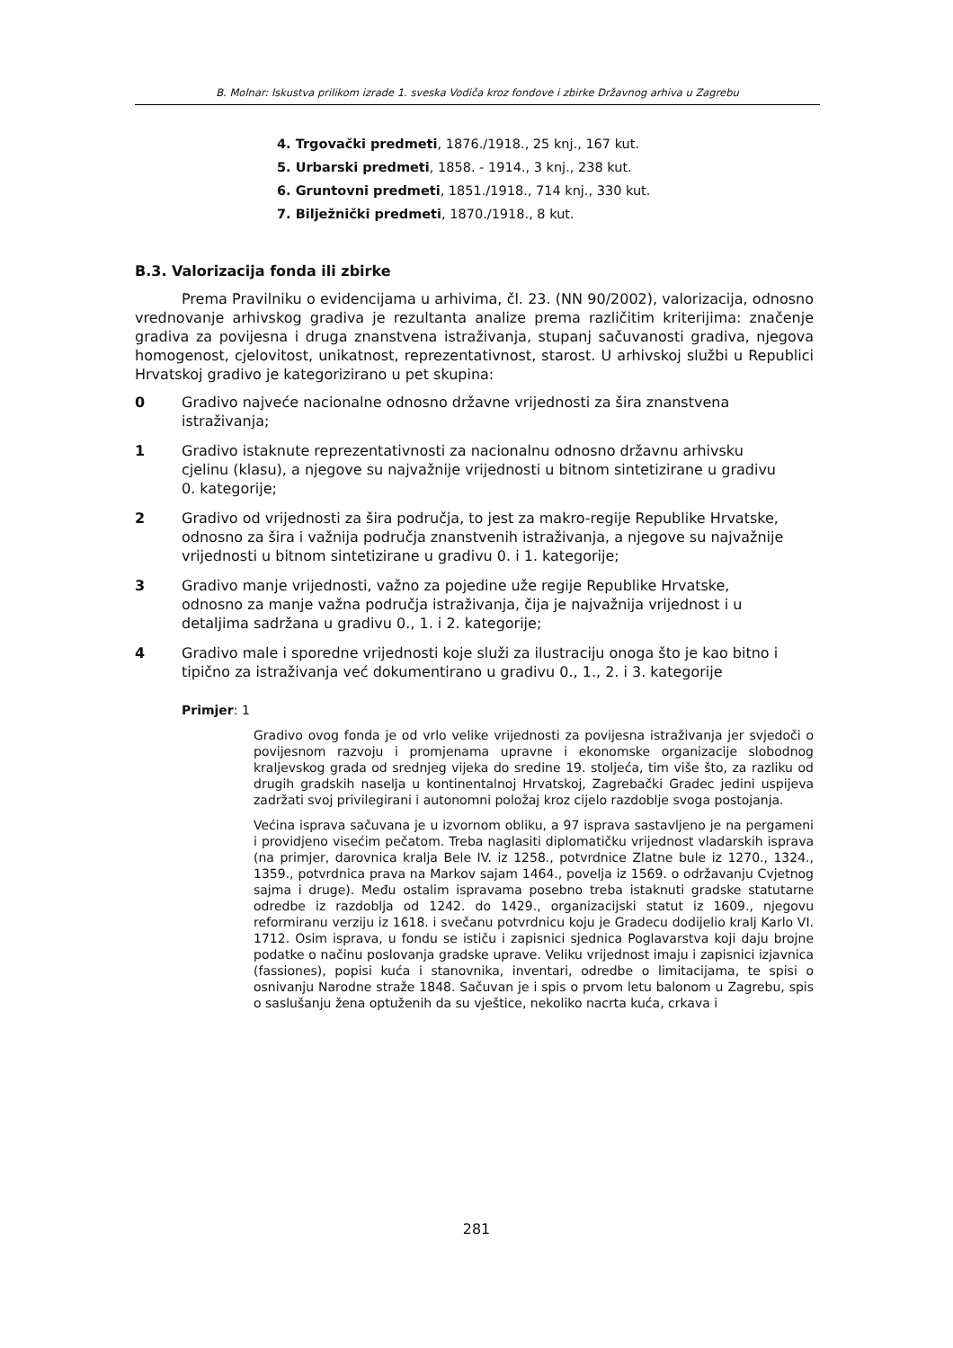B. Molnar: Iskustva prilikom izrade 1. sveska Vodiča kroz fondove i zbirke Državnog arhiva u Zagrebu
4. Trgovački predmeti, 1876./1918., 25 knj., 167 kut.
5. Urbarski predmeti, 1858. - 1914., 3 knj., 238 kut.
6. Gruntovni predmeti, 1851./1918., 714 knj., 330 kut.
7. Bilježnički predmeti, 1870./1918., 8 kut.
B.3. Valorizacija fonda ili zbirke
Prema Pravilniku o evidencijama u arhivima, čl. 23. (NN 90/2002), valorizacija, odnosno vrednovanje arhivskog gradiva je rezultanta analize prema različitim kriterijima: značenje gradiva za povijesna i druga znanstvena istraživanja, stupanj sačuvanosti gradiva, njegova homogenost, cjelovitost, unikatnost, reprezentativnost, starost. U arhivskoj službi u Republici Hrvatskoj gradivo je kategorizirano u pet skupina:
0 Gradivo najveće nacionalne odnosno državne vrijednosti za šira znanstvena istraživanja;
1 Gradivo istaknute reprezentativnosti za nacionalnu odnosno državnu arhivsku cjelinu (klasu), a njegove su najvažnije vrijednosti u bitnom sintetizirane u gradivu 0. kategorije;
2 Gradivo od vrijednosti za šira područja, to jest za makro-regije Republike Hrvatske, odnosno za šira i važnija područja znanstvenih istraživanja, a njegove su najvažnije vrijednosti u bitnom sintetizirane u gradivu 0. i 1. kategorije;
3 Gradivo manje vrijednosti, važno za pojedine uže regije Republike Hrvatske, odnosno za manje važna područja istraživanja, čija je najvažnija vrijednost i u detaljima sadržana u gradivu 0., 1. i 2. kategorije;
4 Gradivo male i sporedne vrijednosti koje služi za ilustraciju onoga što je kao bitno i tipično za istraživanja već dokumentirano u gradivu 0., 1., 2. i 3. kategorije
Primjer: 1
Gradivo ovog fonda je od vrlo velike vrijednosti za povijesna istraživanja jer svjedoči o povijesnom razvoju i promjenama upravne i ekonomske organizacije slobodnog kraljevskog grada od srednjeg vijeka do sredine 19. stoljeća, tim više što, za razliku od drugih gradskih naselja u kontinentalnoj Hrvatskoj, Zagrebački Gradec jedini uspijeva zadržati svoj privilegirani i autonomni položaj kroz cijelo razdoblje svoga postojanja.
Većina isprava sačuvana je u izvornom obliku, a 97 isprava sastavljeno je na pergameni i providjeno visećim pečatom. Treba naglasiti diplomatičku vrijednost vladarskih isprava (na primjer, darovnica kralja Bele IV. iz 1258., potvrdnice Zlatne bule iz 1270., 1324., 1359., potvrdnica prava na Markov sajam 1464., povelja iz 1569. o održavanju Cvjetnog sajma i druge). Među ostalim ispravama posebno treba istaknuti gradske statutarne odredbe iz razdoblja od 1242. do 1429., organizacijski statut iz 1609., njegovu reformiranu verziju iz 1618. i svečanu potvrdnicu koju je Gradecu dodijelio kralj Karlo VI. 1712. Osim isprava, u fondu se ističu i zapisnici sjednica Poglavarstva koji daju brojne podatke o načinu poslovanja gradske uprave. Veliku vrijednost imaju i zapisnici izjavnica (fassiones), popisi kuća i stanovnika, inventari, odredbe o limitacijama, te spisi o osnivanju Narodne straže 1848. Sačuvan je i spis o prvom letu balonom u Zagrebu, spis o saslušanju žena optuženih da su vještice, nekoliko nacrta kuća, crkava i
281